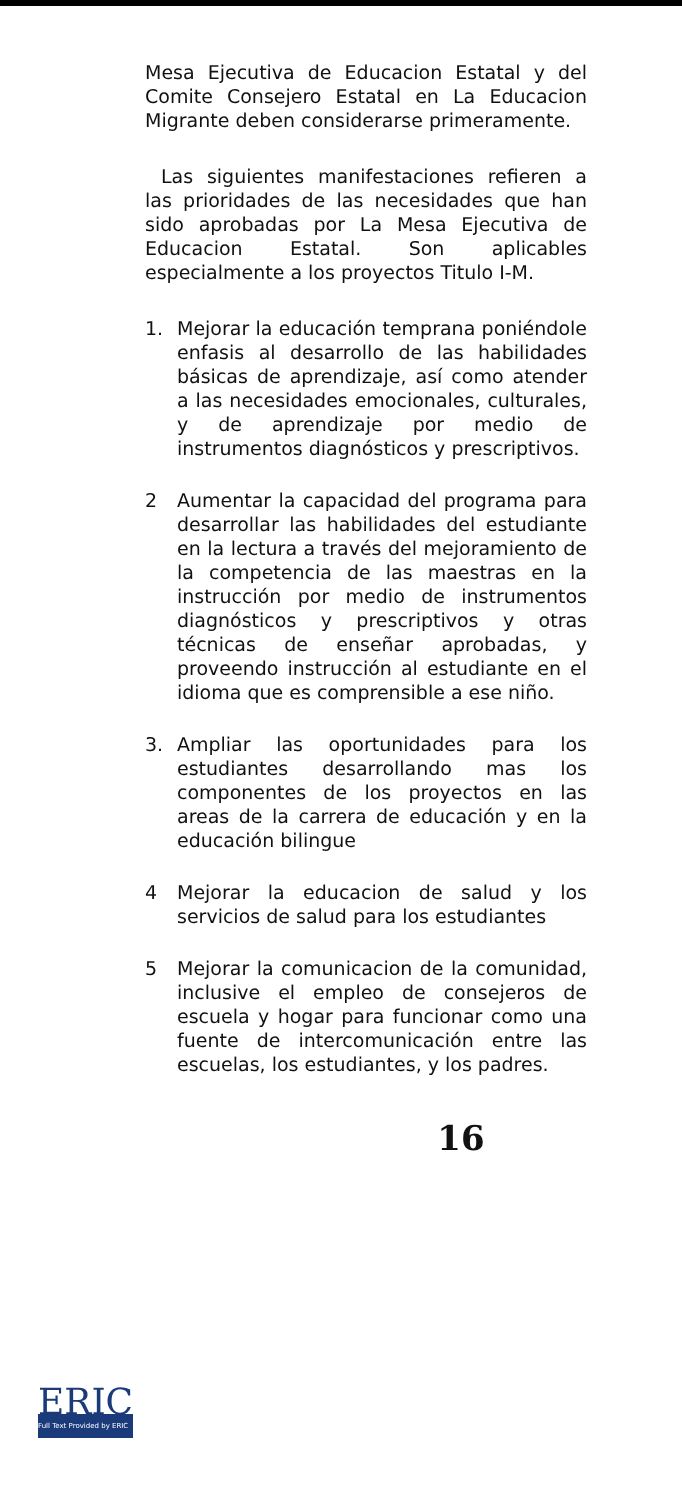Mesa Ejecutiva de Educacion Estatal y del Comite Consejero Estatal en La Educacion Migrante deben considerarse primeramente.
Las siguientes manifestaciones refieren a las prioridades de las necesidades que han sido aprobadas por La Mesa Ejecutiva de Educacion Estatal. Son aplicables especialmente a los proyectos Titulo I-M.
1. Mejorar la educación temprana poniéndole enfasis al desarrollo de las habilidades básicas de aprendizaje, así como atender a las necesidades emocionales, culturales, y de aprendizaje por medio de instrumentos diagnósticos y prescriptivos.
2 Aumentar la capacidad del programa para desarrollar las habilidades del estudiante en la lectura a través del mejoramiento de la competencia de las maestras en la instrucción por medio de instrumentos diagnósticos y prescriptivos y otras técnicas de enseñar aprobadas, y proveendo instrucción al estudiante en el idioma que es comprensible a ese niño.
3. Ampliar las oportunidades para los estudiantes desarrollando mas los componentes de los proyectos en las areas de la carrera de educación y en la educación bilingue
4 Mejorar la educacion de salud y los servicios de salud para los estudiantes
5 Mejorar la comunicacion de la comunidad, inclusive el empleo de consejeros de escuela y hogar para funcionar como una fuente de intercomunicación entre las escuelas, los estudiantes, y los padres.
16
ERIC
Full Text Provided by ERIC